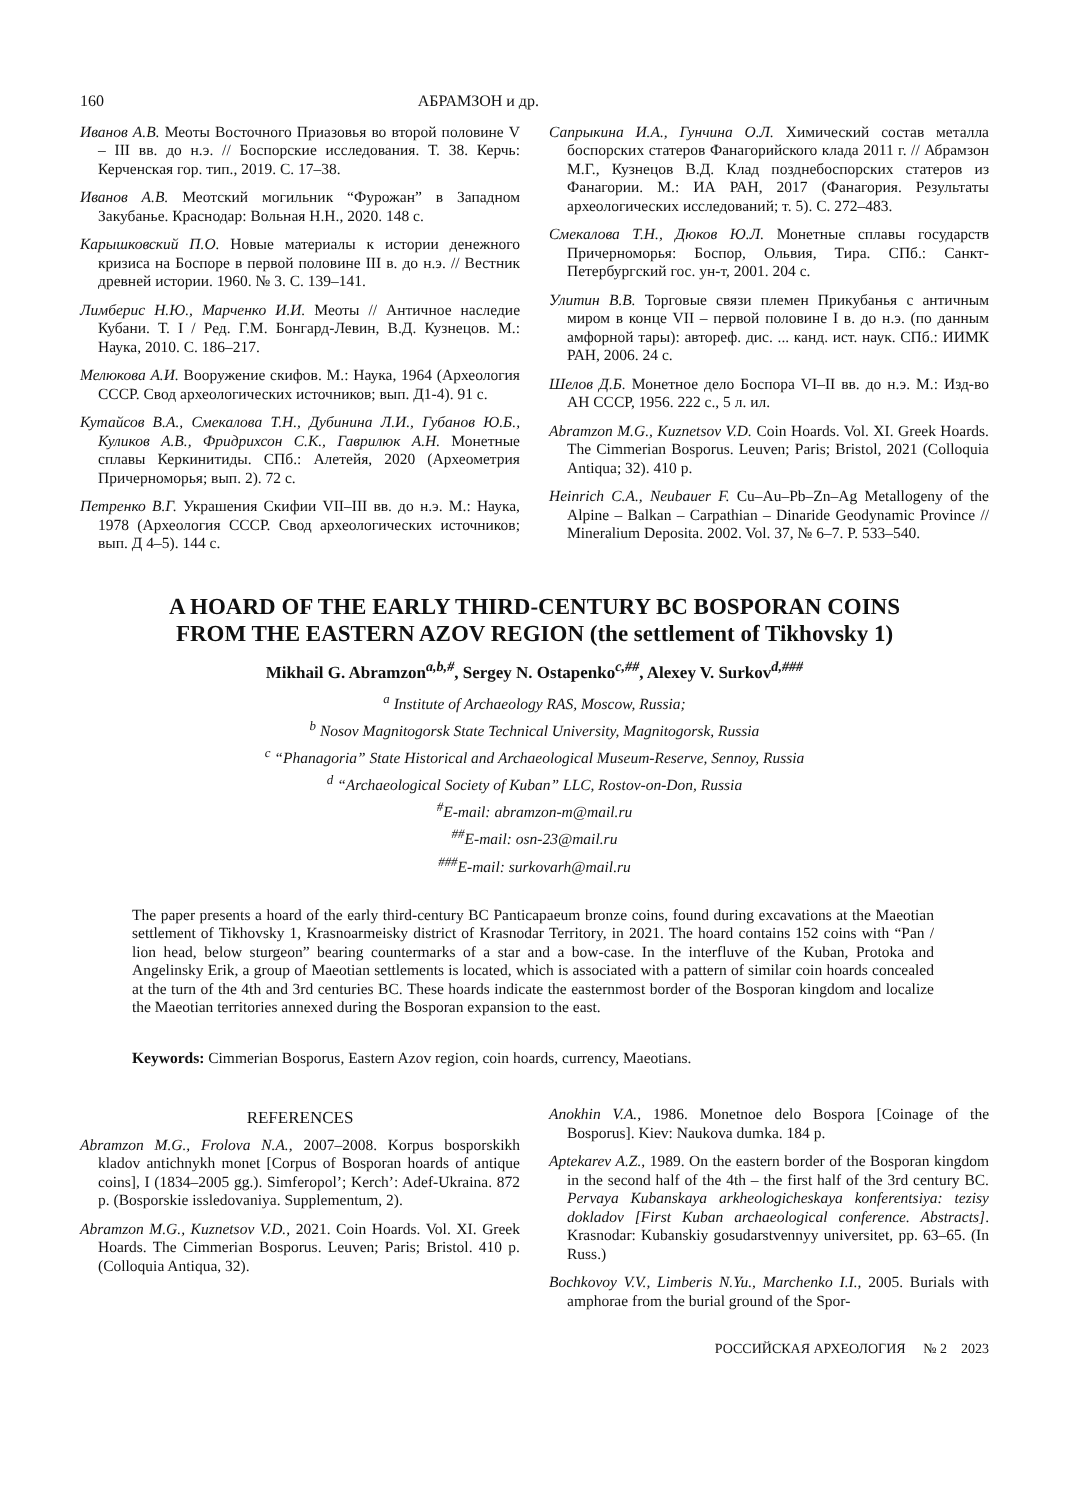160 АБРАМЗОН и др.
Иванов А.В. Меоты Восточного Приазовья во второй половине V – III вв. до н.э. // Боспорские исследования. Т. 38. Керчь: Керченская гор. тип., 2019. С. 17–38.
Иванов А.В. Меотский могильник “Фурожан” в Западном Закубанье. Краснодар: Вольная Н.Н., 2020. 148 с.
Карышковский П.О. Новые материалы к истории денежного кризиса на Боспоре в первой половине III в. до н.э. // Вестник древней истории. 1960. № 3. С. 139–141.
Лимберис Н.Ю., Марченко И.И. Меоты // Античное наследие Кубани. Т. I / Ред. Г.М. Бонгард-Левин, В.Д. Кузнецов. М.: Наука, 2010. С. 186–217.
Мелюкова А.И. Вооружение скифов. М.: Наука, 1964 (Археология СССР. Свод археологических источников; вып. Д1-4). 91 с.
Кутайсов В.А., Смекалова Т.Н., Дубинина Л.И., Губанов Ю.Б., Куликов А.В., Фридрихсон С.К., Гаврилюк А.Н. Монетные сплавы Керкинитиды. СПб.: Алетейя, 2020 (Археометрия Причерноморья; вып. 2). 72 с.
Петренко В.Г. Украшения Скифии VII–III вв. до н.э. М.: Наука, 1978 (Археология СССР. Свод археологических источников; вып. Д 4–5). 144 с.
Сапрыкина И.А., Гунчина О.Л. Химический состав металла боспорских статеров Фанагорийского клада 2011 г. // Абрамзон М.Г., Кузнецов В.Д. Клад позднебоспорских статеров из Фанагории. М.: ИА РАН, 2017 (Фанагория. Результаты археологических исследований; т. 5). С. 272–483.
Смекалова Т.Н., Дюков Ю.Л. Монетные сплавы государств Причерноморья: Боспор, Ольвия, Тира. СПб.: Санкт-Петербургский гос. ун-т, 2001. 204 с.
Улитин В.В. Торговые связи племен Прикубанья с античным миром в конце VII – первой половине I в. до н.э. (по данным амфорной тары): автореф. дис. ... канд. ист. наук. СПб.: ИИМК РАН, 2006. 24 с.
Шелов Д.Б. Монетное дело Боспора VI–II вв. до н.э. М.: Изд-во АН СССР, 1956. 222 с., 5 л. ил.
Abramzon M.G., Kuznetsov V.D. Coin Hoards. Vol. XI. Greek Hoards. The Cimmerian Bosporus. Leuven; Paris; Bristol, 2021 (Colloquia Antiqua; 32). 410 p.
Heinrich C.A., Neubauer F. Cu–Au–Pb–Zn–Ag Metallogeny of the Alpine – Balkan – Carpathian – Dinaride Geodynamic Province // Mineralium Deposita. 2002. Vol. 37, № 6–7. P. 533–540.
A HOARD OF THE EARLY THIRD-CENTURY BC BOSPORAN COINS
FROM THE EASTERN AZOV REGION (the settlement of Tikhovsky 1)
Mikhail G. Abramzon<sup>a,b,#</sup>, Sergey N. Ostapenko<sup>c,##</sup>, Alexey V. Surkov<sup>d,###</sup>
<sup>a</sup> Institute of Archaeology RAS, Moscow, Russia;
<sup>b</sup> Nosov Magnitogorsk State Technical University, Magnitogorsk, Russia
<sup>c</sup> “Phanagoria” State Historical and Archaeological Museum-Reserve, Sennoy, Russia
<sup>d</sup> “Archaeological Society of Kuban” LLC, Rostov-on-Don, Russia
<sup>#</sup> E-mail: abramzon-m@mail.ru
<sup>##</sup> E-mail: osn-23@mail.ru
<sup>###</sup> E-mail: surkovarh@mail.ru
The paper presents a hoard of the early third-century BC Panticapaeum bronze coins, found during excavations at the Maeotian settlement of Tikhovsky 1, Krasnoarmeisky district of Krasnodar Territory, in 2021. The hoard contains 152 coins with “Pan / lion head, below sturgeon” bearing countermarks of a star and a bow-case. In the interfluve of the Kuban, Protoka and Angelinsky Erik, a group of Maeotian settlements is located, which is associated with a pattern of similar coin hoards concealed at the turn of the 4th and 3rd centuries BC. These hoards indicate the easternmost border of the Bosporan kingdom and localize the Maeotian territories annexed during the Bosporan expansion to the east.
Keywords: Cimmerian Bosporus, Eastern Azov region, coin hoards, currency, Maeotians.
REFERENCES
Abramzon M.G., Frolova N.A., 2007–2008. Korpus bosporskikh kladov antichnykh monet [Corpus of Bosporan hoards of antique coins], I (1834–2005 gg.). Simferopol’; Kerch’: Adef-Ukraina. 872 p. (Bosporskie issledovaniya. Supplementum, 2).
Abramzon M.G., Kuznetsov V.D., 2021. Coin Hoards. Vol. XI. Greek Hoards. The Cimmerian Bosporus. Leuven; Paris; Bristol. 410 p. (Colloquia Antiqua, 32).
Anokhin V.A., 1986. Monetnoe delo Bospora [Coinage of the Bosporus]. Kiev: Naukova dumka. 184 p.
Aptekarev A.Z., 1989. On the eastern border of the Bosporan kingdom in the second half of the 4th – the first half of the 3rd century BC. Pervaya Kubanskaya arkheologicheskaya konferentsiya: tezisy dokladov [First Kuban archaeological conference. Abstracts]. Krasnodar: Kubanskiy gosudarstvennyy universitet, pp. 63–65. (In Russ.)
Bochkovoy V.V., Limberis N.Yu., Marchenko I.I., 2005. Burials with amphorae from the burial ground of the Spor-
РОССИЙСКАЯ АРХЕОЛОГИЯ № 2 2023